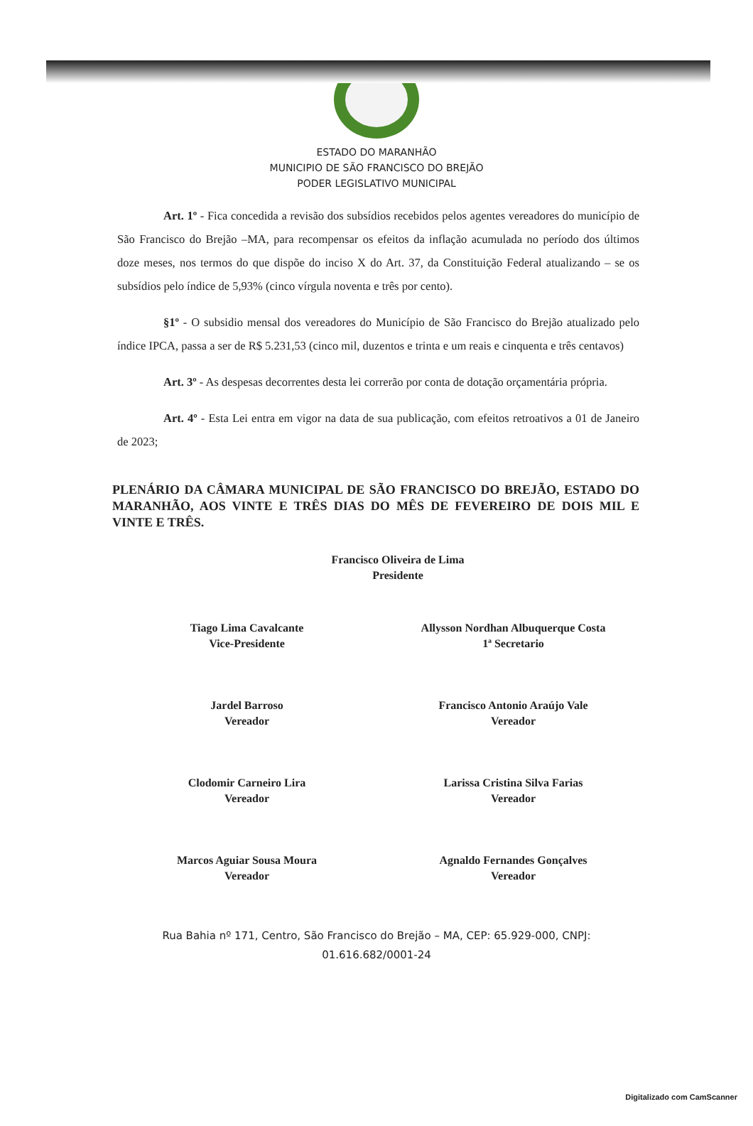ESTADO DO MARANHÃO
MUNICIPIO DE SÃO FRANCISCO DO BREJÃO
PODER LEGISLATIVO MUNICIPAL
Art. 1º - Fica concedida a revisão dos subsídios recebidos pelos agentes vereadores do município de São Francisco do Brejão –MA, para recompensar os efeitos da inflação acumulada no período dos últimos doze meses, nos termos do que dispõe do inciso X do Art. 37, da Constituição Federal atualizando – se os subsídios pelo índice de 5,93% (cinco vírgula noventa e três por cento).
§1º - O subsidio mensal dos vereadores do Município de São Francisco do Brejão atualizado pelo índice IPCA, passa a ser de R$ 5.231,53 (cinco mil, duzentos e trinta e um reais e cinquenta e três centavos)
Art. 3º - As despesas decorrentes desta lei correrão por conta de dotação orçamentária própria.
Art. 4º - Esta Lei entra em vigor na data de sua publicação, com efeitos retroativos a 01 de Janeiro de 2023;
PLENÁRIO DA CÂMARA MUNICIPAL DE SÃO FRANCISCO DO BREJÃO, ESTADO DO MARANHÃO, AOS VINTE E TRÊS DIAS DO MÊS DE FEVEREIRO DE DOIS MIL E VINTE E TRÊS.
Francisco Oliveira de Lima
Presidente
Tiago Lima Cavalcante
Vice-Presidente
Allysson Nordhan Albuquerque Costa
1ª Secretario
Jardel Barroso
Vereador
Francisco Antonio Araújo Vale
Vereador
Clodomir Carneiro Lira
Vereador
Larissa Cristina Silva Farias
Vereador
Marcos Aguiar Sousa Moura
Vereador
Agnaldo Fernandes Gonçalves
Vereador
Rua Bahia nº 171, Centro, São Francisco do Brejão – MA, CEP: 65.929-000, CNPJ:
01.616.682/0001-24
Digitalizado com CamScanner